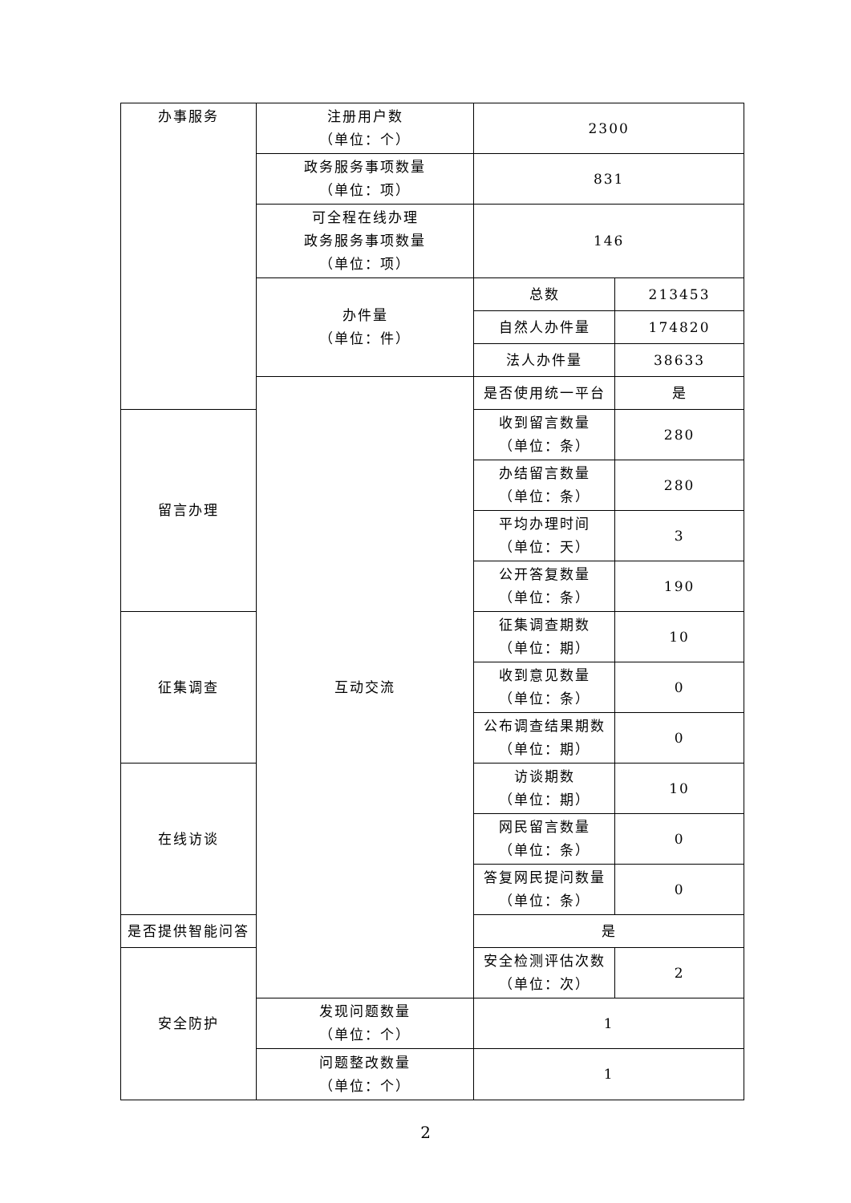| 办事服务 | 注册用户数 （单位：个） | 2300 | |
| | 政务服务事项数量 （单位：项） | 831 | |
| | 可全程在线办理 政务服务事项数量 （单位：项） | 146 | |
| | 办件量 （单位：件） | 总数 | 213453 |
| | | 自然人办件量 | 174820 |
| | | 法人办件量 | 38633 |
| | 互动交流 | 是否使用统一平台 | 是 |
| 留言办理 | | 收到留言数量 （单位：条） | 280 |
| | | 办结留言数量 （单位：条） | 280 |
| | | 平均办理时间 （单位：天） | 3 |
| | | 公开答复数量 （单位：条） | 190 |
| 征集调查 | | 征集调查期数 （单位：期） | 10 |
| | | 收到意见数量 （单位：条） | 0 |
| | | 公布调查结果期数 （单位：期） | 0 |
| 在线访谈 | | 访谈期数 （单位：期） | 10 |
| | | 网民留言数量 （单位：条） | 0 |
| | | 答复网民提问数量 （单位：条） | 0 |
| 是否提供智能问答 | | 是 | |
| 安全防护 | | 安全检测评估次数 （单位：次） | 2 |
| | 发现问题数量 （单位：个） | 1 | |
| | 问题整改数量 （单位：个） | 1 | |
2